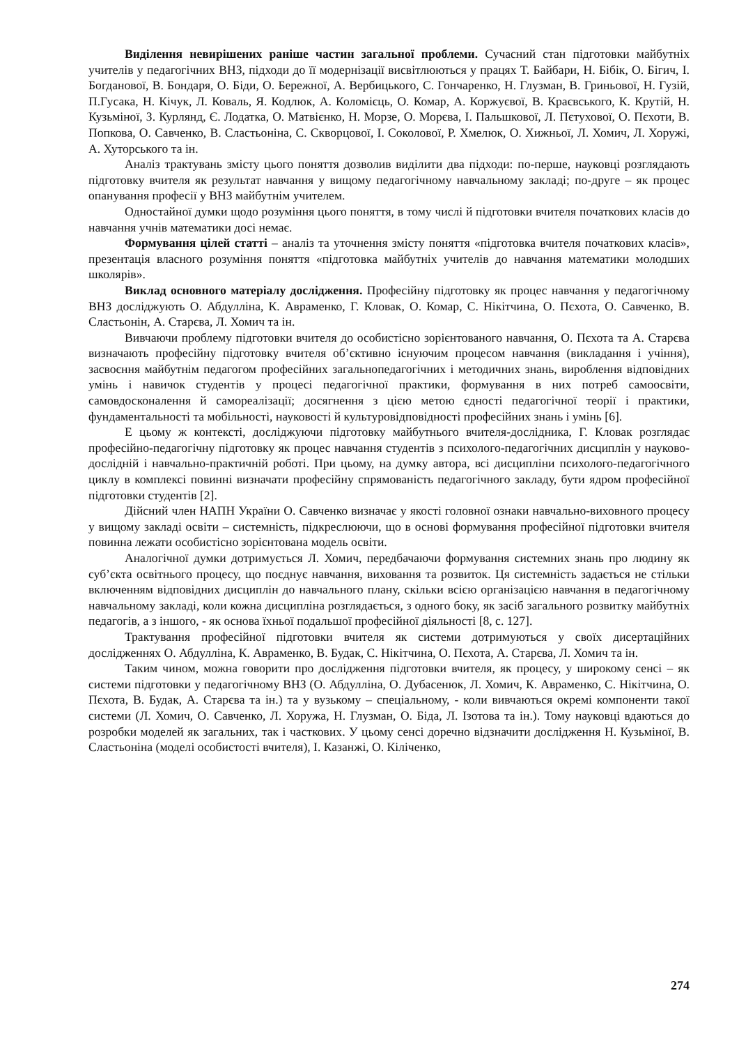Виділення невирішених раніше частин загальної проблеми. Сучасний стан підготовки майбутніх учителів у педагогічних ВНЗ, підходи до її модернізації висвітлюються у працях Т. Байбари, Н. Бібік, О. Бігич, І. Богданової, В. Бондаря, О. Біди, О. Бережної, А. Вербицького, С. Гончаренко, Н. Глузман, В. Гриньової, Н. Гузій, П.Гусака, Н. Кічук, Л. Коваль, Я. Кодлюк, А. Коломієць, О. Комар, А. Коржуєвої, В. Краєвського, К. Крутій, Н. Кузьміної, З. Курлянд, Є. Лодатка, О. Матвієнко, Н. Морзе, О. Морєва, І. Пальшкової, Л. Пєтухової, О. Пєхоти, В. Попкова, О. Савченко, В. Сластьоніна, С. Скворцової, І. Соколової, Р. Хмелюк, О. Хижньої, Л. Хомич, Л. Хоружі, А. Хуторського та ін.
Аналіз трактувань змісту цього поняття дозволив виділити два підходи: по-перше, науковці розглядають підготовку вчителя як результат навчання у вищому педагогічному навчальному закладі; по-друге – як процес опанування професії у ВНЗ майбутнім учителем.
Одностайної думки щодо розуміння цього поняття, в тому числі й підготовки вчителя початкових класів до навчання учнів математики досі немає.
Формування цілей статті – аналіз та уточнення змісту поняття «підготовка вчителя початкових класів», презентація власного розуміння поняття «підготовка майбутніх учителів до навчання математики молодших школярів».
Виклад основного матеріалу дослідження. Професійну підготовку як процес навчання у педагогічному ВНЗ досліджують О. Абдулліна, К. Авраменко, Г. Кловак, О. Комар, С. Нікітчина, О. Пєхота, О. Савченко, В. Сластьонін, А. Старєва, Л. Хомич та ін.
Вивчаючи проблему підготовки вчителя до особистісно зорієнтованого навчання, О. Пєхота та А. Старєва визначають професійну підготовку вчителя об’єктивно існуючим процесом навчання (викладання і учіння), засвоєння майбутнім педагогом професійних загальнопедагогічних і методичних знань, вироблення відповідних умінь і навичок студентів у процесі педагогічної практики, формування в них потреб самоосвіти, самовдосконалення й самореалізації; досягнення з цією метою єдності педагогічної теорії і практики, фундаментальності та мобільності, науковості й культуровідповідності професійних знань і умінь [6].
Е цьому ж контексті, досліджуючи підготовку майбутнього вчителя-дослідника, Г. Кловак розглядає професійно-педагогічну підготовку як процес навчання студентів з психолого-педагогічних дисциплін у науково-дослідній і навчально-практичній роботі. При цьому, на думку автора, всі дисципліни психолого-педагогічного циклу в комплексі повинні визначати професійну спрямованість педагогічного закладу, бути ядром професійної підготовки студентів [2].
Дійсний член НАПН України О. Савченко визначає у якості головної ознаки навчально-виховного процесу у вищому закладі освіти – системність, підкреслюючи, що в основі формування професійної підготовки вчителя повинна лежати особистісно зорієнтована модель освіти.
Аналогічної думки дотримується Л. Хомич, передбачаючи формування системних знань про людину як суб’єкта освітнього процесу, що поєднує навчання, виховання та розвиток. Ця системність задається не стільки включенням відповідних дисциплін до навчального плану, скільки всією організацією навчання в педагогічному навчальному закладі, коли кожна дисципліна розглядається, з одного боку, як засіб загального розвитку майбутніх педагогів, а з іншого, - як основа їхньої подальшої професійної діяльності [8, с. 127].
Трактування професійної підготовки вчителя як системи дотримуються у своїх дисертаційних дослідженнях О. Абдулліна, К. Авраменко, В. Будак, С. Нікітчина, О. Пєхота, А. Старєва, Л. Хомич та ін.
Таким чином, можна говорити про дослідження підготовки вчителя, як процесу, у широкому сенсі – як системи підготовки у педагогічному ВНЗ (О. Абдулліна, О. Дубасенюк, Л. Хомич, К. Авраменко, С. Нікітчина, О. Пєхота, В. Будак, А. Старєва та ін.) та у вузькому – спеціальному, - коли вивчаються окремі компоненти такої системи (Л. Хомич, О. Савченко, Л. Хоружа, Н. Глузман, О. Біда, Л. Ізотова та ін.). Тому науковці вдаються до розробки моделей як загальних, так і часткових. У цьому сенсі доречно відзначити дослідження Н. Кузьміної, В. Сластьоніна (моделі особистості вчителя), І. Казанжі, О. Кіліченко,
274